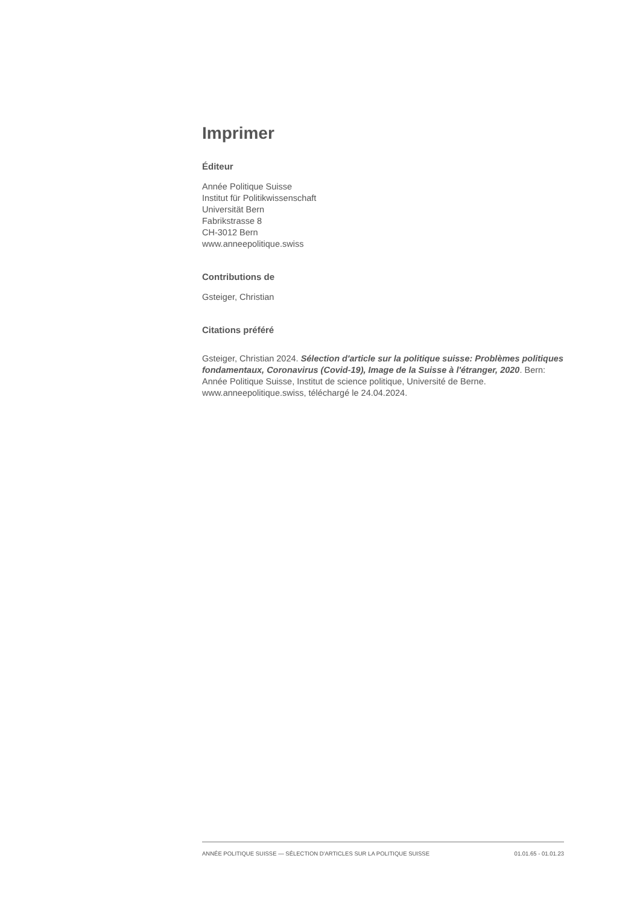Imprimer
Éditeur
Année Politique Suisse
Institut für Politikwissenschaft
Universität Bern
Fabrikstrasse 8
CH-3012 Bern
www.anneepolitique.swiss
Contributions de
Gsteiger, Christian
Citations préféré
Gsteiger, Christian 2024. Sélection d'article sur la politique suisse: Problèmes politiques fondamentaux, Coronavirus (Covid-19), Image de la Suisse à l'étranger, 2020. Bern: Année Politique Suisse, Institut de science politique, Université de Berne. www.anneepolitique.swiss, téléchargé le 24.04.2024.
ANNÉE POLITIQUE SUISSE — SÉLECTION D'ARTICLES SUR LA POLITIQUE SUISSE 01.01.65 - 01.01.23